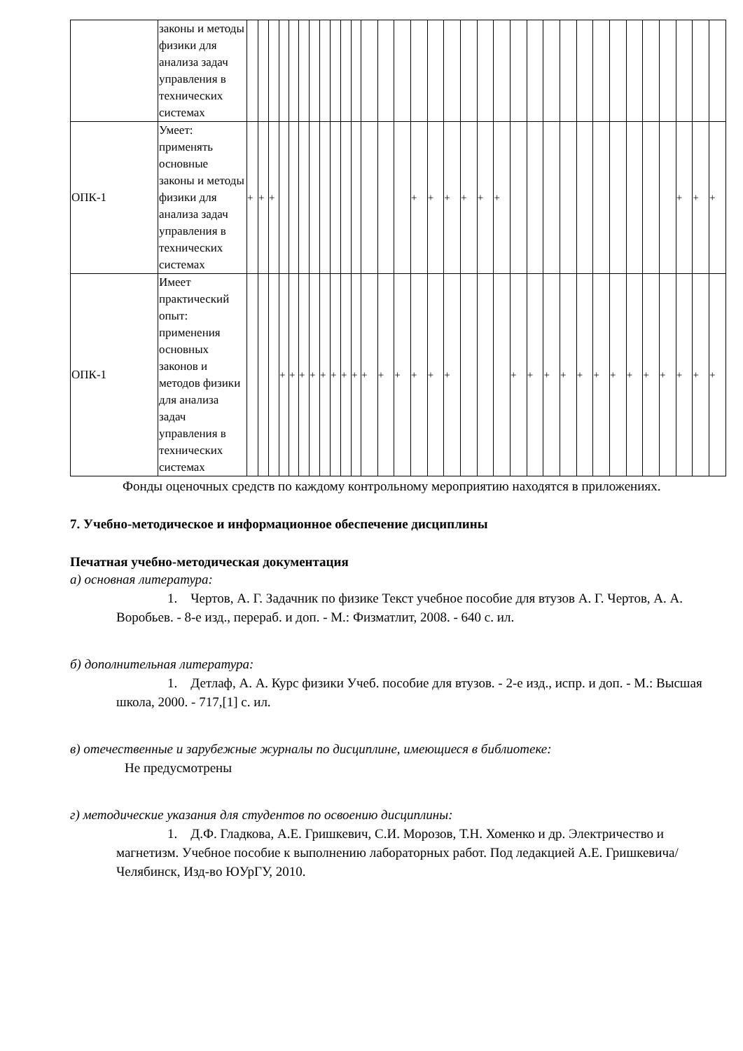| | законы и методы физики для анализа задач управления в технических системах | | | | | | | | | | | | | | | | | | | | | | | | | | | | | | | | | |
| ОПК-1 | Умеет: применять основные законы и методы физики для анализа задач управления в технических системах | + | + | + | | | | | | | | | | | | + | + | + | + | + | + | | | | | | | | | | | + | + | + |
| ОПК-1 | Имеет практический опыт: применения основных законов и методов физики для анализа задач управления в технических системах | | | | + | + | + | + | + | + | + | + | + | + | + | + | + | + | | | | + | + | + | + | + | + | + | + | + | + | + | + | + |
Фонды оценочных средств по каждому контрольному мероприятию находятся в приложениях.
7. Учебно-методическое и информационное обеспечение дисциплины
Печатная учебно-методическая документация
а) основная литература:
1. Чертов, А. Г. Задачник по физике Текст учебное пособие для втузов А. Г. Чертов, А. А. Воробьев. - 8-е изд., перераб. и доп. - М.: Физматлит, 2008. - 640 с. ил.
б) дополнительная литература:
1. Детлаф, А. А. Курс физики Учеб. пособие для втузов. - 2-е изд., испр. и доп. - М.: Высшая школа, 2000. - 717,[1] с. ил.
в) отечественные и зарубежные журналы по дисциплине, имеющиеся в библиотеке:
Не предусмотрены
г) методические указания для студентов по освоению дисциплины:
1. Д.Ф. Гладкова, А.Е. Гришкевич, С.И. Морозов, Т.Н. Хоменко и др. Электричество и магнетизм. Учебное пособие к выполнению лабораторных работ. Под ледакцией А.Е. Гришкевича/ Челябинск, Изд-во ЮУрГУ, 2010.